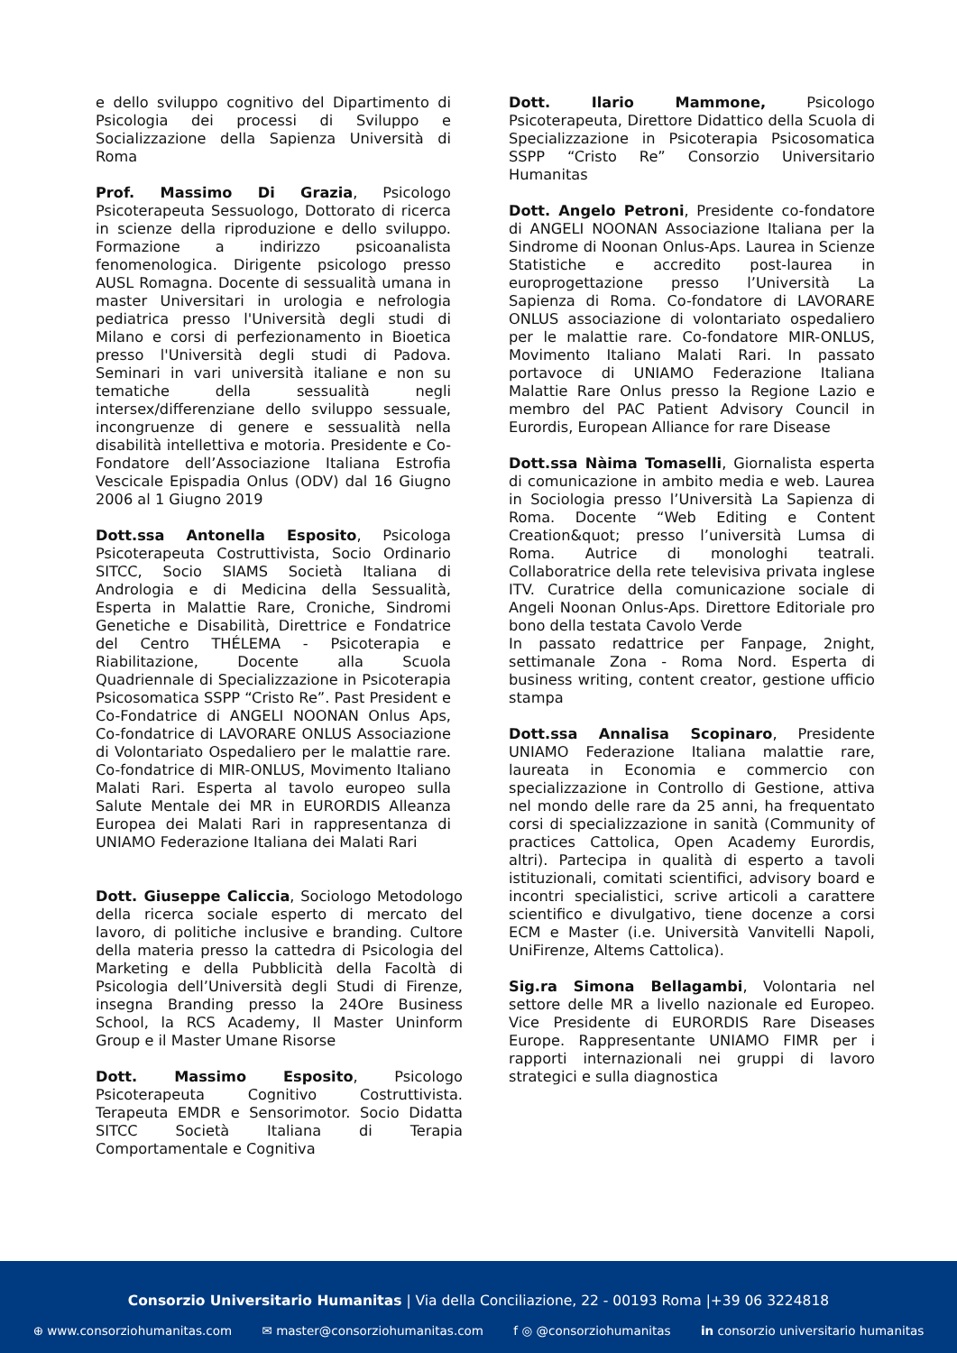e dello sviluppo cognitivo del Dipartimento di Psicologia dei processi di Sviluppo e Socializzazione della Sapienza Università di Roma
Prof. Massimo Di Grazia, Psicologo Psicoterapeuta Sessuologo, Dottorato di ricerca in scienze della riproduzione e dello sviluppo. Formazione a indirizzo psicoanalista fenomenologica. Dirigente psicologo presso AUSL Romagna. Docente di sessualità umana in master Universitari in urologia e nefrologia pediatrica presso l'Università degli studi di Milano e corsi di perfezionamento in Bioetica presso l'Università degli studi di Padova. Seminari in vari università italiane e non su tematiche della sessualità negli intersex/differenziane dello sviluppo sessuale, incongruenze di genere e sessualità nella disabilità intellettiva e motoria. Presidente e Co-Fondatore dell’Associazione Italiana Estrofia Vescicale Epispadia Onlus (ODV) dal 16 Giugno 2006 al 1 Giugno 2019
Dott.ssa Antonella Esposito, Psicologa Psicoterapeuta Costruttivista, Socio Ordinario SITCC, Socio SIAMS Società Italiana di Andrologia e di Medicina della Sessualità, Esperta in Malattie Rare, Croniche, Sindromi Genetiche e Disabilità, Direttrice e Fondatrice del Centro THÉLEMA - Psicoterapia e Riabilitazione, Docente alla Scuola Quadriennale di Specializzazione in Psicoterapia Psicosomatica SSPP “Cristo Re”. Past President e Co-Fondatrice di ANGELI NOONAN Onlus Aps, Co-fondatrice di LAVORARE ONLUS Associazione di Volontariato Ospedaliero per le malattie rare. Co-fondatrice di MIR-ONLUS, Movimento Italiano Malati Rari. Esperta al tavolo europeo sulla Salute Mentale dei MR in EURORDIS Alleanza Europea dei Malati Rari in rappresentanza di UNIAMO Federazione Italiana dei Malati Rari
Dott. Giuseppe Caliccia, Sociologo Metodologo della ricerca sociale esperto di mercato del lavoro, di politiche inclusive e branding. Cultore della materia presso la cattedra di Psicologia del Marketing e della Pubblicità della Facoltà di Psicologia dell’Università degli Studi di Firenze, insegna Branding presso la 24Ore Business School, la RCS Academy, Il Master Uninform Group e il Master Umane Risorse
Dott. Massimo Esposito, Psicologo Psicoterapeuta Cognitivo Costruttivista. Terapeuta EMDR e Sensorimotor. Socio Didatta SITCC Società Italiana di Terapia Comportamentale e Cognitiva
Dott. Ilario Mammone, Psicologo Psicoterapeuta, Direttore Didattico della Scuola di Specializzazione in Psicoterapia Psicosomatica SSPP “Cristo Re” Consorzio Universitario Humanitas
Dott. Angelo Petroni, Presidente co-fondatore di ANGELI NOONAN Associazione Italiana per la Sindrome di Noonan Onlus-Aps. Laurea in Scienze Statistiche e accredito post-laurea in europrogettazione presso l’Università La Sapienza di Roma. Co-fondatore di LAVORARE ONLUS associazione di volontariato ospedaliero per le malattie rare. Co-fondatore MIR-ONLUS, Movimento Italiano Malati Rari. In passato portavoce di UNIAMO Federazione Italiana Malattie Rare Onlus presso la Regione Lazio e membro del PAC Patient Advisory Council in Eurordis, European Alliance for rare Disease
Dott.ssa Nàima Tomaselli, Giornalista esperta di comunicazione in ambito media e web. Laurea in Sociologia presso l’Università La Sapienza di Roma. Docente “Web Editing e Content Creation&quot; presso l’università Lumsa di Roma. Autrice di monologhi teatrali. Collaboratrice della rete televisiva privata inglese ITV. Curatrice della comunicazione sociale di Angeli Noonan Onlus-Aps. Direttore Editoriale pro bono della testata Cavolo Verde
In passato redattrice per Fanpage, 2night, settimanale Zona - Roma Nord. Esperta di business writing, content creator, gestione ufficio stampa
Dott.ssa Annalisa Scopinaro, Presidente UNIAMO Federazione Italiana malattie rare, laureata in Economia e commercio con specializzazione in Controllo di Gestione, attiva nel mondo delle rare da 25 anni, ha frequentato corsi di specializzazione in sanità (Community of practices Cattolica, Open Academy Eurordis, altri). Partecipa in qualità di esperto a tavoli istituzionali, comitati scientifici, advisory board e incontri specialistici, scrive articoli a carattere scientifico e divulgativo, tiene docenze a corsi ECM e Master (i.e. Università Vanvitelli Napoli, UniFirenze, Altems Cattolica).
Sig.ra Simona Bellagambi, Volontaria nel settore delle MR a livello nazionale ed Europeo. Vice Presidente di EURORDIS Rare Diseases Europe. Rappresentante UNIAMO FIMR per i rapporti internazionali nei gruppi di lavoro strategici e sulla diagnostica
Consorzio Universitario Humanitas | Via della Conciliazione, 22 - 00193 Roma |+39 06 3224818
⊕ www.consorziohumanitas.com ✉ master@consorziohumanitas.com f ◎ @consorziohumanitas in consorzio universitario humanitas